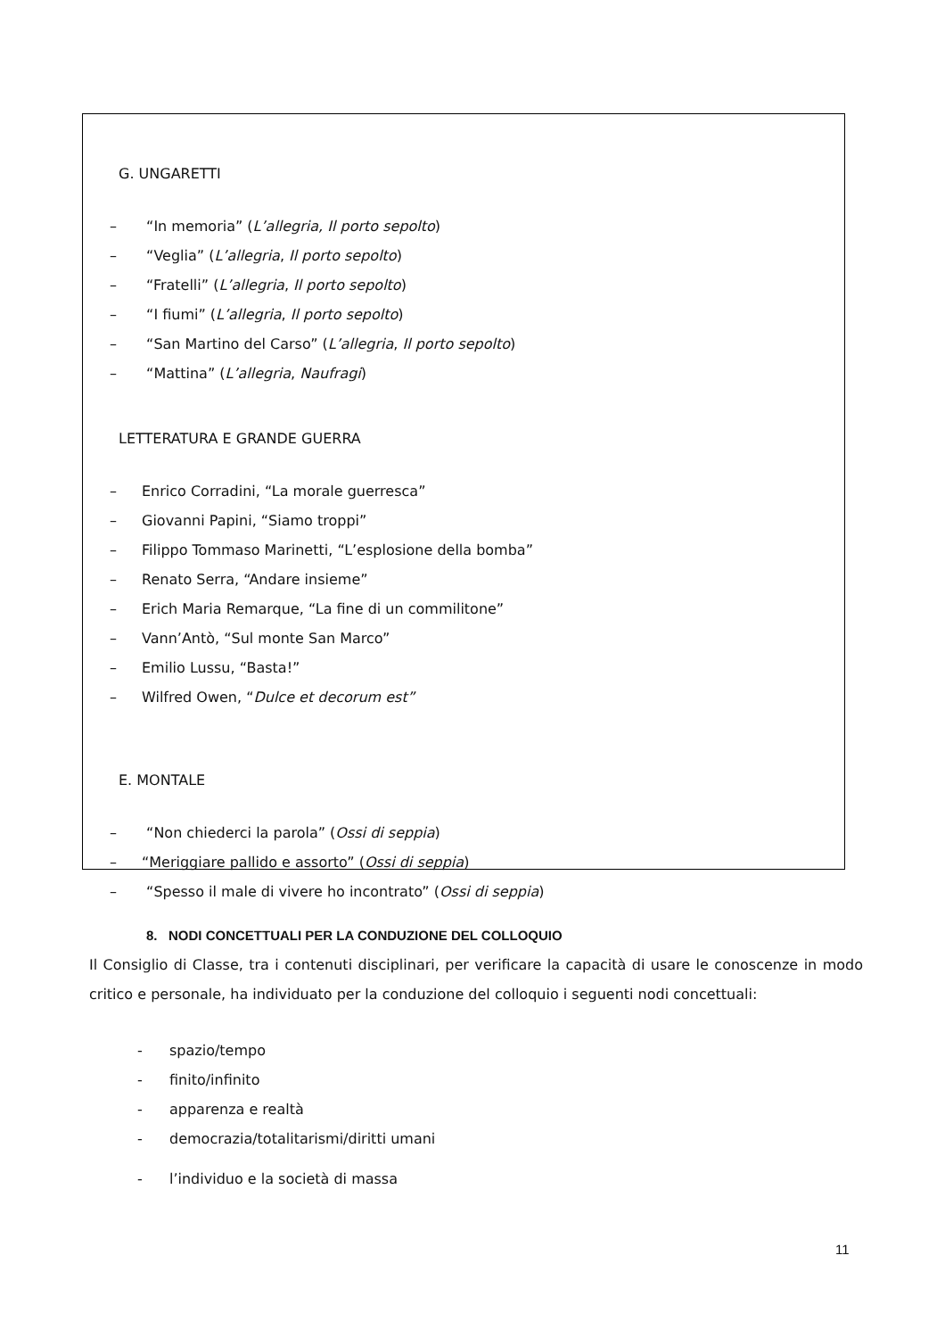G. UNGARETTI
– “In memoria” (L’allegria, Il porto sepolto)
– “Veglia” (L’allegria, Il porto sepolto)
– “Fratelli” (L’allegria, Il porto sepolto)
– “I fiumi” (L’allegria, Il porto sepolto)
– “San Martino del Carso” (L’allegria, Il porto sepolto)
– “Mattina” (L’allegria, Naufragi)
LETTERATURA E GRANDE GUERRA
– Enrico Corradini, “La morale guerresca”
– Giovanni Papini, “Siamo troppi”
– Filippo Tommaso Marinetti, “L’esplosione della bomba”
– Renato Serra, “Andare insieme”
– Erich Maria Remarque, “La fine di un commilitone”
– Vann’Antò, “Sul monte San Marco”
– Emilio Lussu, “Basta!”
– Wilfred Owen, “Dulce et decorum est”
E. MONTALE
– “Non chiederci la parola” (Ossi di seppia)
– “Meriggiare pallido e assorto” (Ossi di seppia)
– “Spesso il male di vivere ho incontrato” (Ossi di seppia)
8. NODI CONCETTUALI PER LA CONDUZIONE DEL COLLOQUIO
Il Consiglio di Classe, tra i contenuti disciplinari, per verificare la capacità di usare le conoscenze in modo critico e personale, ha individuato per la conduzione del colloquio i seguenti nodi concettuali:
- spazio/tempo
- finito/infinito
- apparenza e realtà
- democrazia/totalitarismi/diritti umani
- l’individuo e la società di massa
11